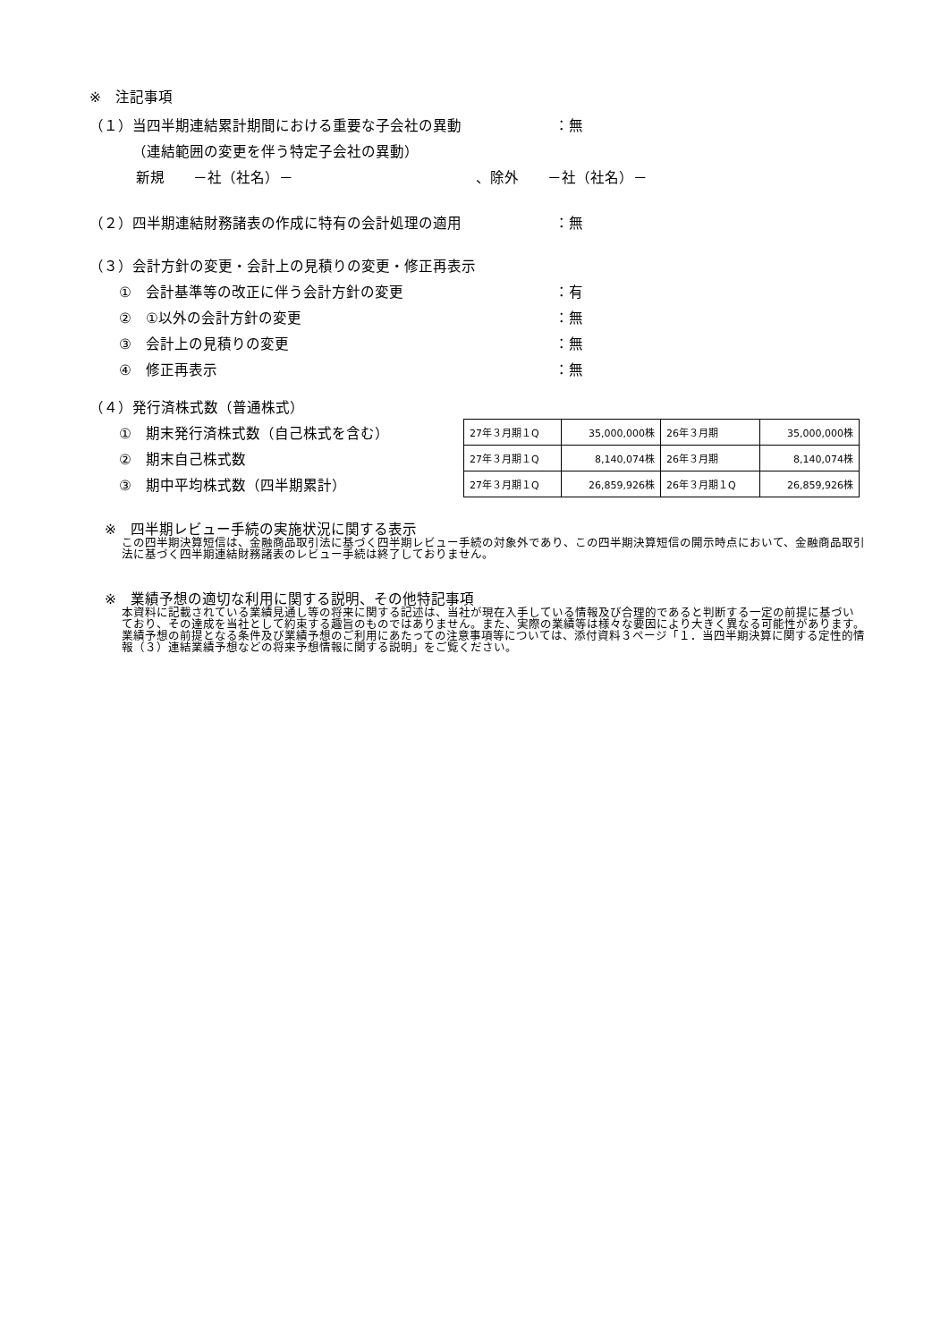※　注記事項
（１）当四半期連結累計期間における重要な子会社の異動 ：無
（連結範囲の変更を伴う特定子会社の異動）
新規　　－社（社名）－ 、除外　　－社（社名）－
（２）四半期連結財務諸表の作成に特有の会計処理の適用 ：無
（３）会計方針の変更・会計上の見積りの変更・修正再表示
①　会計基準等の改正に伴う会計方針の変更 ：有
②　①以外の会計方針の変更 ：無
③　会計上の見積りの変更 ：無
④　修正再表示 ：無
（４）発行済株式数（普通株式）
①　期末発行済株式数（自己株式を含む）
②　期末自己株式数
③　期中平均株式数（四半期累計）
| 27年３月期１Q | 35,000,000株 | 26年３月期 | 35,000,000株 |
| 27年３月期１Q | 8,140,074株 | 26年３月期 | 8,140,074株 |
| 27年３月期１Q | 26,859,926株 | 26年３月期１Q | 26,859,926株 |
※　四半期レビュー手続の実施状況に関する表示
この四半期決算短信は、金融商品取引法に基づく四半期レビュー手続の対象外であり、この四半期決算短信の開示時点において、金融商品取引法に基づく四半期連結財務諸表のレビュー手続は終了しておりません。
※　業績予想の適切な利用に関する説明、その他特記事項
本資料に記載されている業績見通し等の将来に関する記述は、当社が現在入手している情報及び合理的であると判断する一定の前提に基づいており、その達成を当社として約束する趣旨のものではありません。また、実際の業績等は様々な要因により大きく異なる可能性があります。業績予想の前提となる条件及び業績予想のご利用にあたっての注意事項等については、添付資料３ページ「１．当四半期決算に関する定性的情報（３）連結業績予想などの将来予想情報に関する説明」をご覧ください。